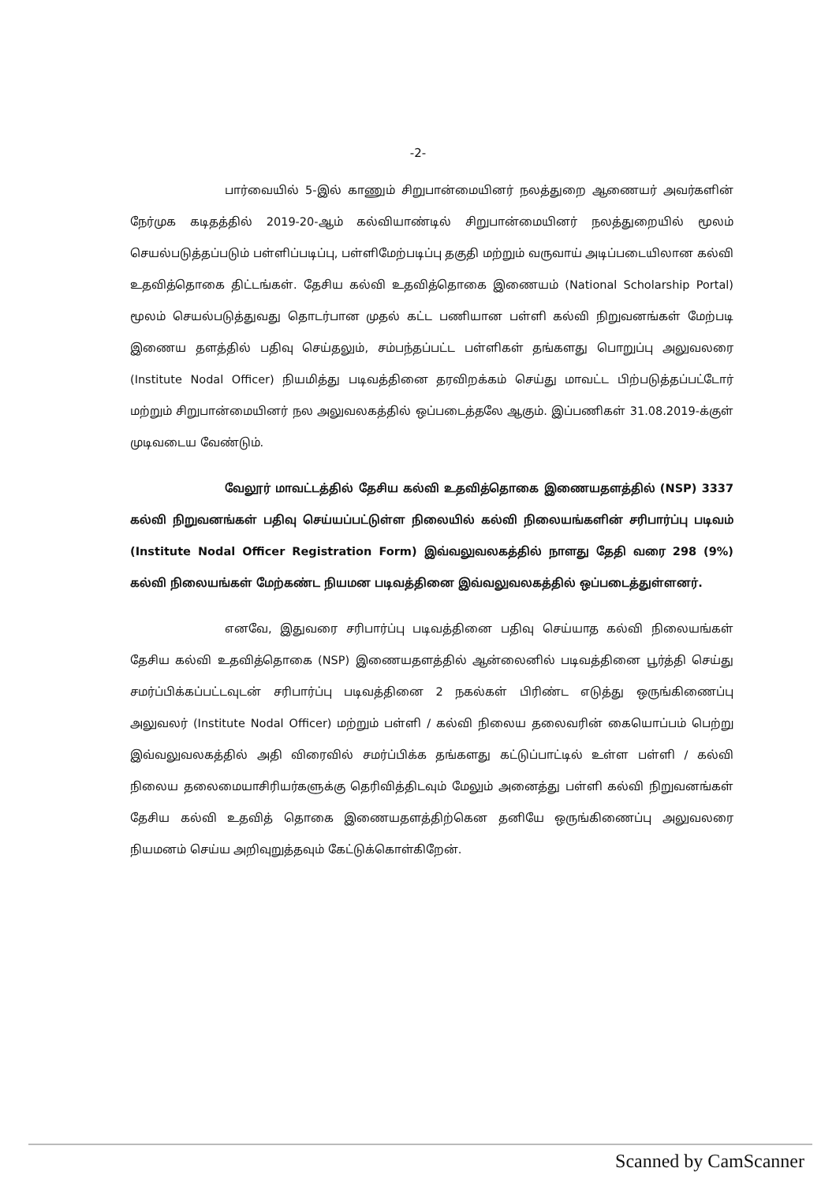-2-
பார்வையில் 5-இல் காணும் சிறுபான்மையினர் நலத்துறை ஆணையர் அவர்களின் நேர்முக கடிதத்தில் 2019-20-ஆம் கல்வியாண்டில் சிறுபான்மையினர் நலத்துறையில் மூலம் செயல்படுத்தப்படும் பள்ளிப்படிப்பு, பள்ளிமேற்படிப்பு தகுதி மற்றும் வருவாய் அடிப்படையிலான கல்வி உதவித்தொகை திட்டங்கள். தேசிய கல்வி உதவித்தொகை இணையம் (National Scholarship Portal) மூலம் செயல்படுத்துவது தொடர்பான முதல் கட்ட பணியான பள்ளி கல்வி நிறுவனங்கள் மேற்படி இணைய தளத்தில் பதிவு செய்தலும், சம்பந்தப்பட்ட பள்ளிகள் தங்களது பொறுப்பு அலுவலரை (Institute Nodal Officer) நியமித்து படிவத்தினை தரவிறக்கம் செய்து மாவட்ட பிற்படுத்தப்பட்டோர் மற்றும் சிறுபான்மையினர் நல அலுவலகத்தில் ஒப்படைத்தலே ஆகும். இப்பணிகள் 31.08.2019-க்குள் முடிவடைய வேண்டும்.
வேலூர் மாவட்டத்தில் தேசிய கல்வி உதவித்தொகை இணையதளத்தில் (NSP) 3337 கல்வி நிறுவனங்கள் பதிவு செய்யப்பட்டுள்ள நிலையில் கல்வி நிலையங்களின் சரிபார்ப்பு படிவம் (Institute Nodal Officer Registration Form) இவ்வலுவலகத்தில் நாளது தேதி வரை 298 (9%) கல்வி நிலையங்கள் மேற்கண்ட நியமன படிவத்தினை இவ்வலுவலகத்தில் ஒப்படைத்துள்ளனர்.
எனவே, இதுவரை சரிபார்ப்பு படிவத்தினை பதிவு செய்யாத கல்வி நிலையங்கள் தேசிய கல்வி உதவித்தொகை (NSP) இணையதளத்தில் ஆன்லைனில் படிவத்தினை பூர்த்தி செய்து சமர்ப்பிக்கப்பட்டவுடன் சரிபார்ப்பு படிவத்தினை 2 நகல்கள் பிரிண்ட எடுத்து ஒருங்கிணைப்பு அலுவலர் (Institute Nodal Officer) மற்றும் பள்ளி / கல்வி நிலைய தலைவரின் கையொப்பம் பெற்று இவ்வலுவலகத்தில் அதி விரைவில் சமர்ப்பிக்க தங்களது கட்டுப்பாட்டில் உள்ள பள்ளி / கல்வி நிலைய தலைமையாசிரியர்களுக்கு தெரிவித்திடவும் மேலும் அனைத்து பள்ளி கல்வி நிறுவனங்கள் தேசிய கல்வி உதவித் தொகை இணையதளத்திற்கென தனியே ஒருங்கிணைப்பு அலுவலரை நியமனம் செய்ய அறிவுறுத்தவும் கேட்டுக்கொள்கிறேன்.
Scanned by CamScanner